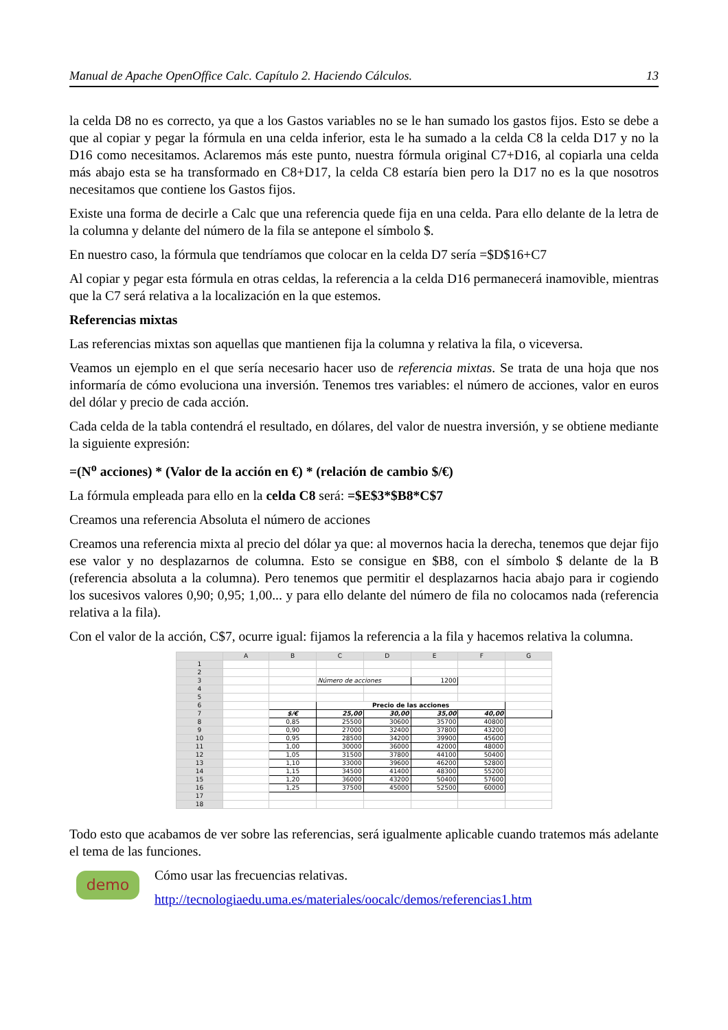Manual de Apache OpenOffice Calc. Capítulo 2. Haciendo Cálculos. 13
la celda D8 no es correcto, ya que a los Gastos variables no se le han sumado los gastos fijos. Esto se debe a que al copiar y pegar la fórmula en una celda inferior, esta le ha sumado a la celda C8 la celda D17 y no la D16 como necesitamos. Aclaremos más este punto, nuestra fórmula original C7+D16, al copiarla una celda más abajo esta se ha transformado en C8+D17, la celda C8 estaría bien pero la D17 no es la que nosotros necesitamos que contiene los Gastos fijos.
Existe una forma de decirle a Calc que una referencia quede fija en una celda. Para ello delante de la letra de la columna y delante del número de la fila se antepone el símbolo $.
En nuestro caso, la fórmula que tendríamos que colocar en la celda D7 sería =$D$16+C7
Al copiar y pegar esta fórmula en otras celdas, la referencia a la celda D16 permanecerá inamovible, mientras que la C7 será relativa a la localización en la que estemos.
Referencias mixtas
Las referencias mixtas son aquellas que mantienen fija la columna y relativa la fila, o viceversa.
Veamos un ejemplo en el que sería necesario hacer uso de referencia mixtas. Se trata de una hoja que nos informaría de cómo evoluciona una inversión. Tenemos tres variables: el número de acciones, valor en euros del dólar y precio de cada acción.
Cada celda de la tabla contendrá el resultado, en dólares, del valor de nuestra inversión, y se obtiene mediante la siguiente expresión:
=(N<sup>o</sup> acciones) * (Valor de la acción en €) * (relación de cambio $/€)
La fórmula empleada para ello en la celda C8 será: =$E$3*$B8*C$7
Creamos una referencia Absoluta el número de acciones
Creamos una referencia mixta al precio del dólar ya que: al movernos hacia la derecha, tenemos que dejar fijo ese valor y no desplazarnos de columna. Esto se consigue en $B8, con el símbolo $ delante de la B (referencia absoluta a la columna). Pero tenemos que permitir el desplazarnos hacia abajo para ir cogiendo los sucesivos valores 0,90; 0,95; 1,00... y para ello delante del número de fila no colocamos nada (referencia relativa a la fila).
Con el valor de la acción, C$7, ocurre igual: fijamos la referencia a la fila y hacemos relativa la columna.
| | A | B | C | D | E | F | G |
| --- | --- | --- | --- | --- | --- | --- | --- |
| 1 | | | | | | | |
| 2 | | | | | | | |
| 3 | | | Número de acciones | | 1200 | | |
| 4 | | | | | | | |
| 5 | | | | | | | |
| 6 | | | Precio de las acciones | | | | |
| 7 | | $/€ | 25,00 | 30,00 | 35,00 | 40,00 | |
| 8 | | 0,85 | 25500 | 30600 | 35700 | 40800 | |
| 9 | | 0,90 | 27000 | 32400 | 37800 | 43200 | |
| 10 | | 0,95 | 28500 | 34200 | 39900 | 45600 | |
| 11 | | 1,00 | 30000 | 36000 | 42000 | 48000 | |
| 12 | | 1,05 | 31500 | 37800 | 44100 | 50400 | |
| 13 | | 1,10 | 33000 | 39600 | 46200 | 52800 | |
| 14 | | 1,15 | 34500 | 41400 | 48300 | 55200 | |
| 15 | | 1,20 | 36000 | 43200 | 50400 | 57600 | |
| 16 | | 1,25 | 37500 | 45000 | 52500 | 60000 | |
| 17 | | | | | | | |
| 18 | | | | | | | |
Todo esto que acabamos de ver sobre las referencias, será igualmente aplicable cuando tratemos más adelante el tema de las funciones.
demo
Cómo usar las frecuencias relativas.
http://tecnologiaedu.uma.es/materiales/oocalc/demos/referencias1.htm